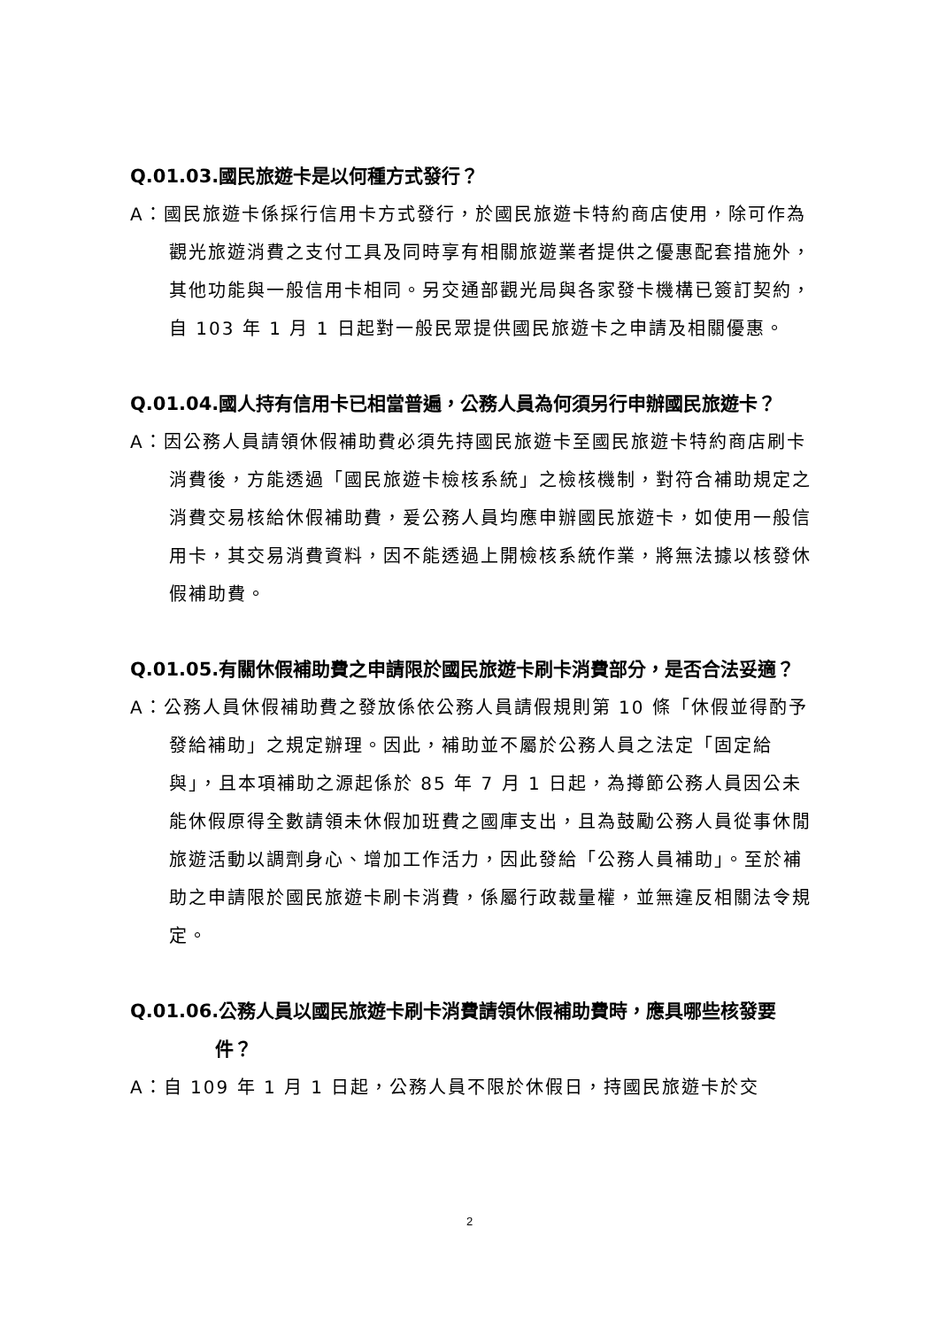Q.01.03.國民旅遊卡是以何種方式發行？
A：國民旅遊卡係採行信用卡方式發行，於國民旅遊卡特約商店使用，除可作為觀光旅遊消費之支付工具及同時享有相關旅遊業者提供之優惠配套措施外，其他功能與一般信用卡相同。另交通部觀光局與各家發卡機構已簽訂契約，自 103 年 1 月 1 日起對一般民眾提供國民旅遊卡之申請及相關優惠。
Q.01.04.國人持有信用卡已相當普遍，公務人員為何須另行申辦國民旅遊卡？
A：因公務人員請領休假補助費必須先持國民旅遊卡至國民旅遊卡特約商店刷卡消費後，方能透過「國民旅遊卡檢核系統」之檢核機制，對符合補助規定之消費交易核給休假補助費，爰公務人員均應申辦國民旅遊卡，如使用一般信用卡，其交易消費資料，因不能透過上開檢核系統作業，將無法據以核發休假補助費。
Q.01.05.有關休假補助費之申請限於國民旅遊卡刷卡消費部分，是否合法妥適？
A：公務人員休假補助費之發放係依公務人員請假規則第 10 條「休假並得酌予發給補助」之規定辦理。因此，補助並不屬於公務人員之法定「固定給與」，且本項補助之源起係於 85 年 7 月 1 日起，為撙節公務人員因公未能休假原得全數請領未休假加班費之國庫支出，且為鼓勵公務人員從事休閒旅遊活動以調劑身心、增加工作活力，因此發給「公務人員補助」。至於補助之申請限於國民旅遊卡刷卡消費，係屬行政裁量權，並無違反相關法令規定。
Q.01.06.公務人員以國民旅遊卡刷卡消費請領休假補助費時，應具哪些核發要件？
A：自 109 年 1 月 1 日起，公務人員不限於休假日，持國民旅遊卡於交
2